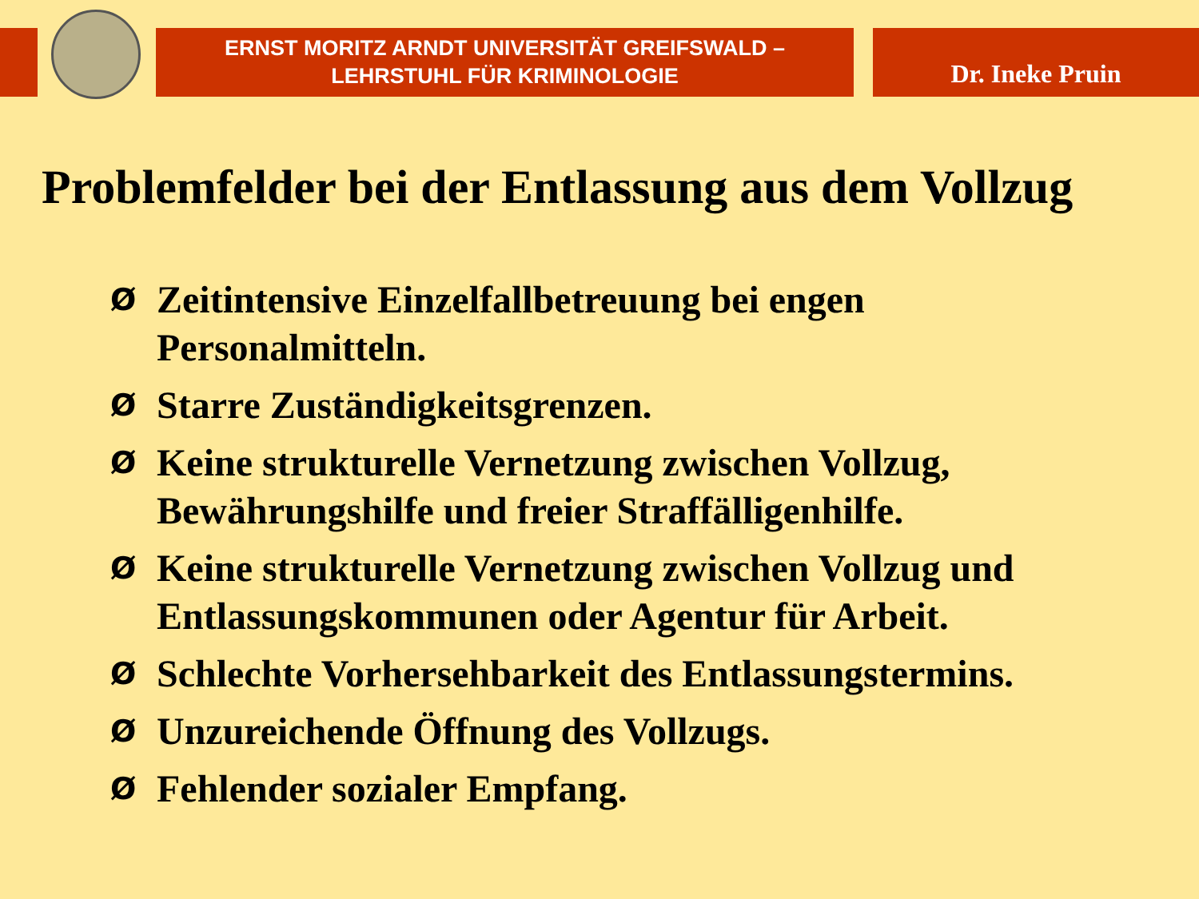ERNST MORITZ ARNDT UNIVERSITÄT GREIFSWALD –
LEHRSTUHL FÜR KRIMINOLOGIE
Dr. Ineke Pruin
Problemfelder bei der Entlassung aus dem Vollzug
Ø Zeitintensive Einzelfallbetreuung bei engen Personalmitteln.
Ø Starre Zuständigkeitsgrenzen.
Ø Keine strukturelle Vernetzung zwischen Vollzug, Bewährungshilfe und freier Straffälligenhilfe.
Ø Keine strukturelle Vernetzung zwischen Vollzug und Entlassungskommunen oder Agentur für Arbeit.
Ø Schlechte Vorhersehbarkeit des Entlassungstermins.
Ø Unzureichende Öffnung des Vollzugs.
Ø Fehlender sozialer Empfang.